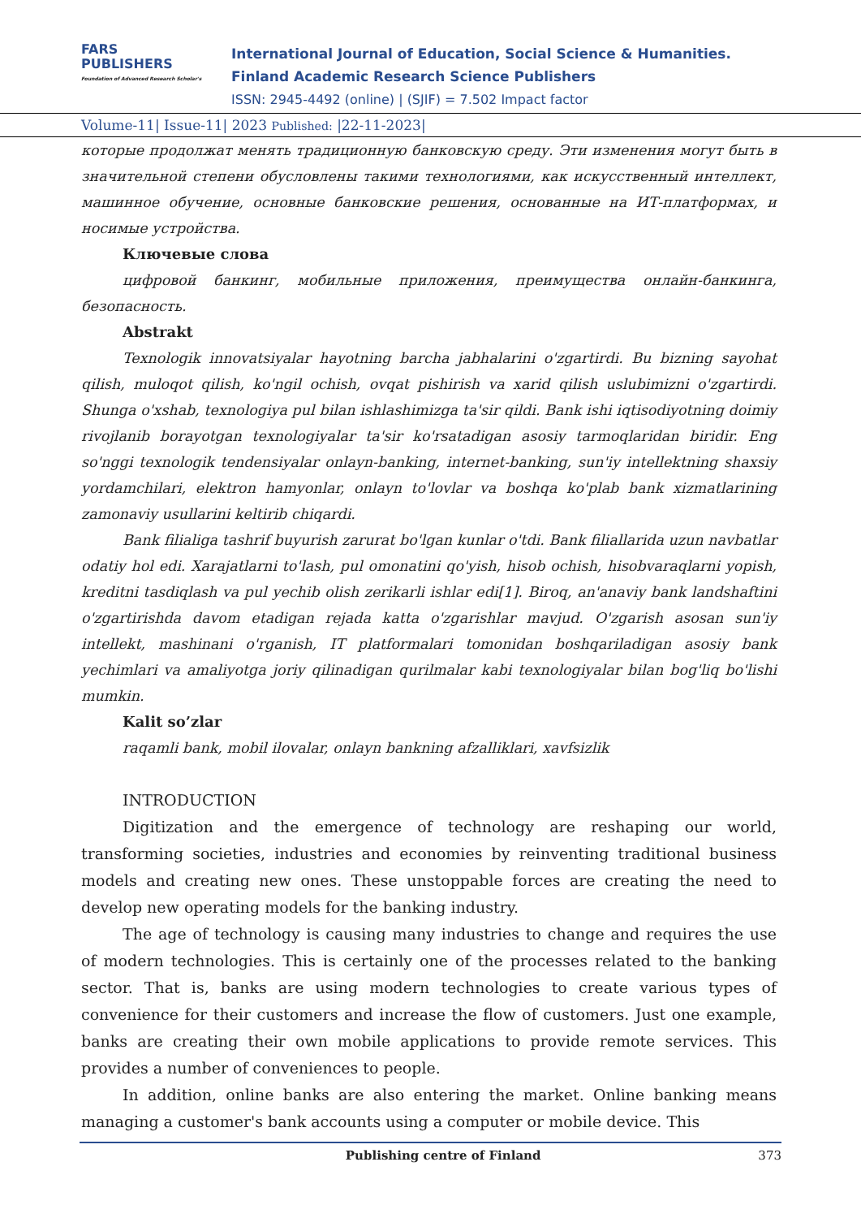FARS
PUBLISHERS
Foundation of Advanced Research Scholar's
International Journal of Education, Social Science & Humanities.
Finland Academic Research Science Publishers
ISSN: 2945-4492 (online) | (SJIF) = 7.502 Impact factor
Volume-11| Issue-11| 2023 Published: |22-11-2023|
которые продолжат менять традиционную банковскую среду. Эти изменения могут быть в значительной степени обусловлены такими технологиями, как искусственный интеллект, машинное обучение, основные банковские решения, основанные на ИТ-платформах, и носимые устройства.
Ключевые слова
цифровой банкинг, мобильные приложения, преимущества онлайн-банкинга, безопасность.
Abstrakt
Texnologik innovatsiyalar hayotning barcha jabhalarini o'zgartirdi. Bu bizning sayohat qilish, muloqot qilish, ko'ngil ochish, ovqat pishirish va xarid qilish uslubimizni o'zgartirdi. Shunga o'xshab, texnologiya pul bilan ishlashimizga ta'sir qildi. Bank ishi iqtisodiyotning doimiy rivojlanib borayotgan texnologiyalar ta'sir ko'rsatadigan asosiy tarmoqlaridan biridir. Eng so'nggi texnologik tendensiyalar onlayn-banking, internet-banking, sun'iy intellektning shaxsiy yordamchilari, elektron hamyonlar, onlayn to'lovlar va boshqa ko'plab bank xizmatlarining zamonaviy usullarini keltirib chiqardi.
Bank filialiga tashrif buyurish zarurat bo'lgan kunlar o'tdi. Bank filiallarida uzun navbatlar odatiy hol edi. Xarajatlarni to'lash, pul omonatini qo'yish, hisob ochish, hisobvaraqlarni yopish, kreditni tasdiqlash va pul yechib olish zerikarli ishlar edi[1]. Biroq, an'anaviy bank landshaftini o'zgartirishda davom etadigan rejada katta o'zgarishlar mavjud. O'zgarish asosan sun'iy intellekt, mashinani o'rganish, IT platformalari tomonidan boshqariladigan asosiy bank yechimlari va amaliyotga joriy qilinadigan qurilmalar kabi texnologiyalar bilan bog'liq bo'lishi mumkin.
Kalit so’zlar
raqamli bank, mobil ilovalar, onlayn bankning afzalliklari, xavfsizlik
INTRODUCTION
Digitization and the emergence of technology are reshaping our world, transforming societies, industries and economies by reinventing traditional business models and creating new ones. These unstoppable forces are creating the need to develop new operating models for the banking industry.
The age of technology is causing many industries to change and requires the use of modern technologies. This is certainly one of the processes related to the banking sector. That is, banks are using modern technologies to create various types of convenience for their customers and increase the flow of customers. Just one example, banks are creating their own mobile applications to provide remote services. This provides a number of conveniences to people.
In addition, online banks are also entering the market. Online banking means managing a customer's bank accounts using a computer or mobile device. This
Publishing centre of Finland 373